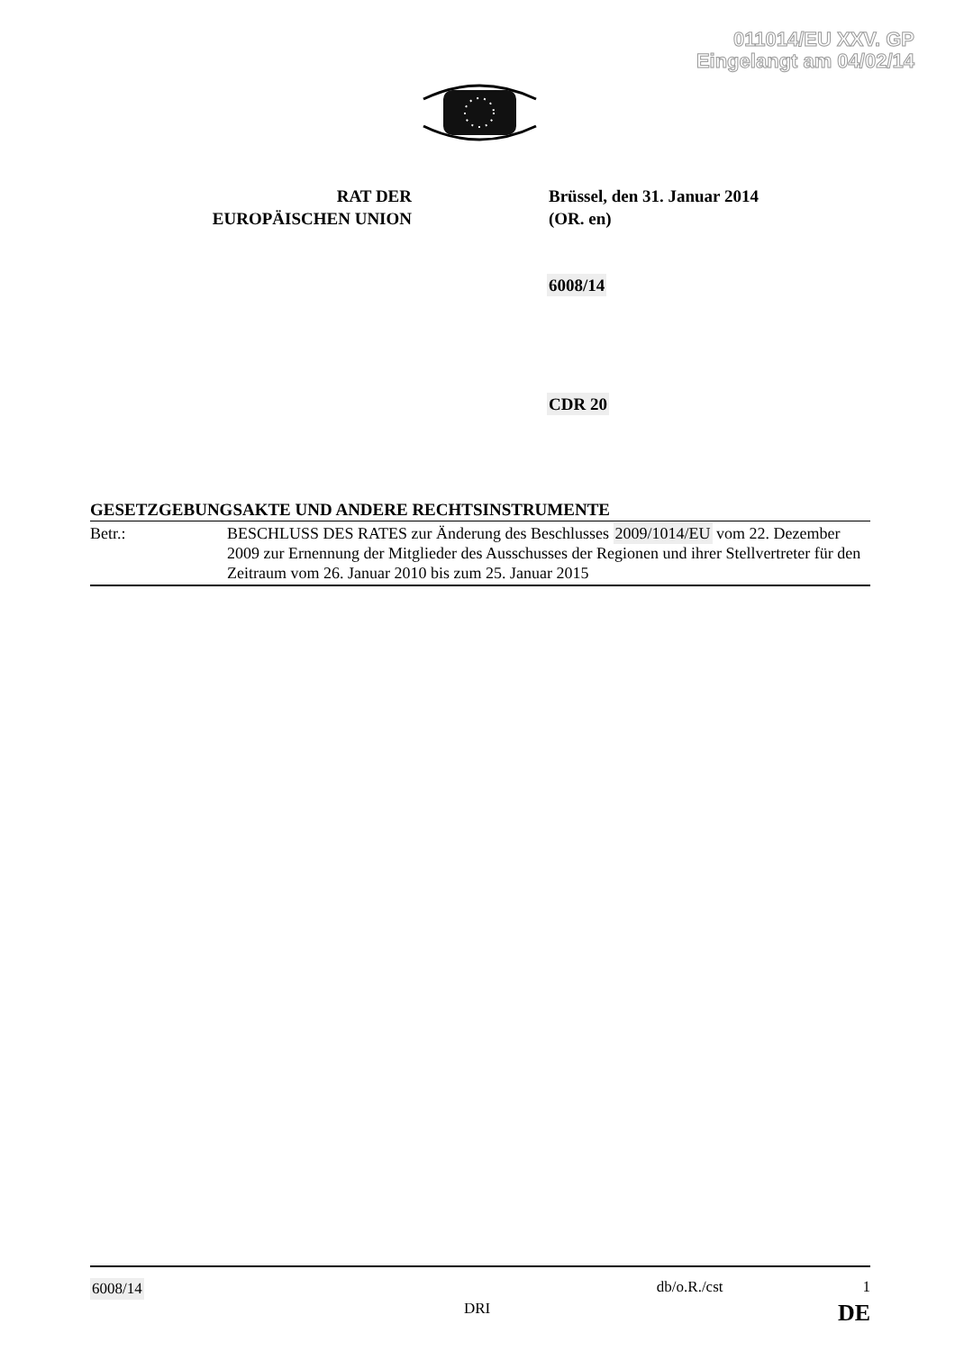011014/EU XXV. GP
Eingelangt am 04/02/14
RAT DER
EUROPÄISCHEN UNION
Brüssel, den 31. Januar 2014
(OR. en)
6008/14
CDR 20
GESETZGEBUNGSAKTE UND ANDERE RECHTSINSTRUMENTE
Betr.: BESCHLUSS DES RATES zur Änderung des Beschlusses 2009/1014/EU vom 22. Dezember 2009 zur Ernennung der Mitglieder des Ausschusses der Regionen und ihrer Stellvertreter für den Zeitraum vom 26. Januar 2010 bis zum 25. Januar 2015
6008/14 db/o.R./cst 1
DRI DE